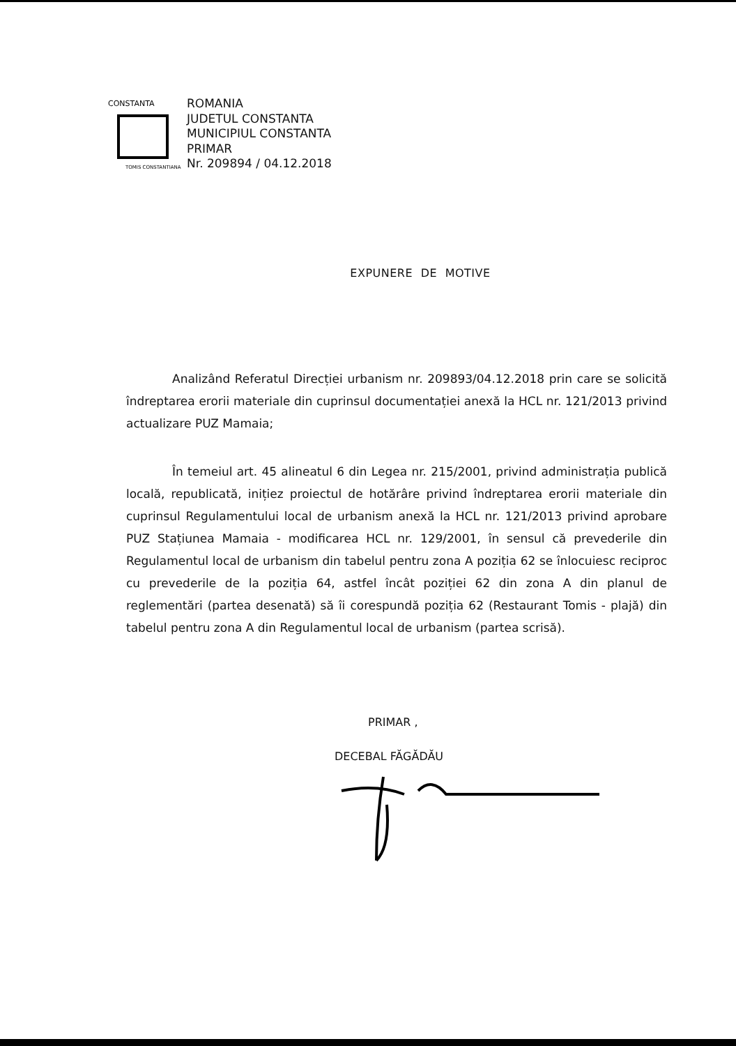CONSTANTA
TOMIS CONSTANTIANA
ROMANIA
JUDETUL CONSTANTA
MUNICIPIUL CONSTANTA
PRIMAR
Nr. 209894 / 04.12.2018
EXPUNERE DE MOTIVE
Analizând Referatul Direcției urbanism nr. 209893/04.12.2018 prin care se solicită îndreptarea erorii materiale din cuprinsul documentației anexă la HCL nr. 121/2013 privind actualizare PUZ Mamaia;
În temeiul art. 45 alineatul 6 din Legea nr. 215/2001, privind administrația publică locală, republicată, inițiez proiectul de hotărâre privind îndreptarea erorii materiale din cuprinsul Regulamentului local de urbanism anexă la HCL nr. 121/2013 privind aprobare PUZ Stațiunea Mamaia - modificarea HCL nr. 129/2001, în sensul că prevederile din Regulamentul local de urbanism din tabelul pentru zona A poziția 62 se înlocuiesc reciproc cu prevederile de la poziția 64, astfel încât poziției 62 din zona A din planul de reglementări (partea desenată) să îi corespundă poziția 62 (Restaurant Tomis - plajă) din tabelul pentru zona A din Regulamentul local de urbanism (partea scrisă).
PRIMAR ,
DECEBAL FĂGĂDĂU